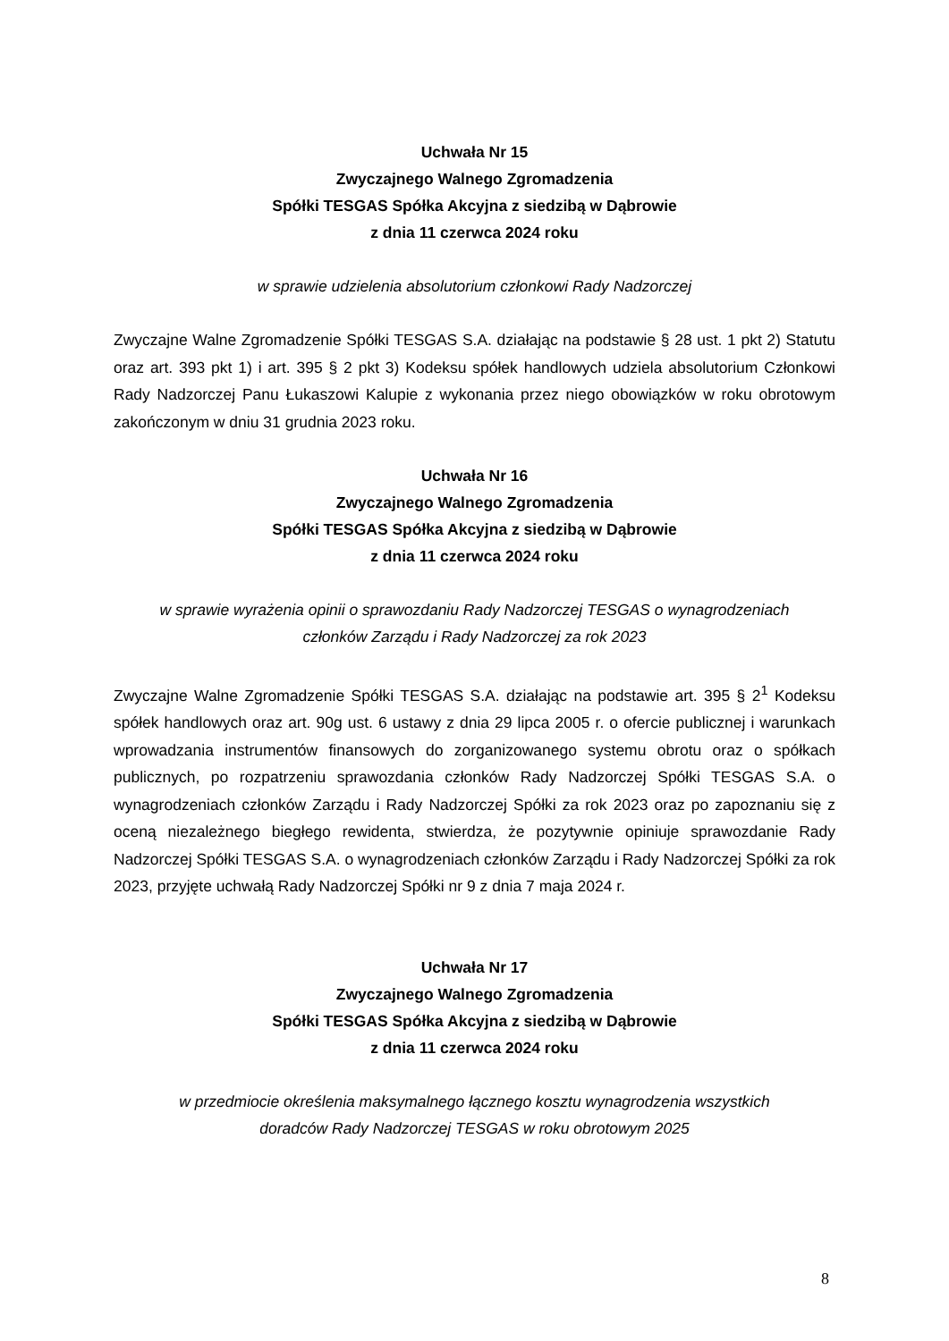Uchwała Nr 15
Zwyczajnego Walnego Zgromadzenia
Spółki TESGAS Spółka Akcyjna z siedzibą w Dąbrowie
z dnia 11 czerwca 2024 roku
w sprawie udzielenia absolutorium członkowi Rady Nadzorczej
Zwyczajne Walne Zgromadzenie Spółki TESGAS S.A. działając na podstawie § 28 ust. 1 pkt 2) Statutu oraz art. 393 pkt 1) i art. 395 § 2 pkt 3) Kodeksu spółek handlowych udziela absolutorium Członkowi Rady Nadzorczej Panu Łukaszowi Kalupie z wykonania przez niego obowiązków w roku obrotowym zakończonym w dniu 31 grudnia 2023 roku.
Uchwała Nr 16
Zwyczajnego Walnego Zgromadzenia
Spółki TESGAS Spółka Akcyjna z siedzibą w Dąbrowie
z dnia 11 czerwca 2024 roku
w sprawie wyrażenia opinii o sprawozdaniu Rady Nadzorczej TESGAS o wynagrodzeniach
członków Zarządu i Rady Nadzorczej za rok 2023
Zwyczajne Walne Zgromadzenie Spółki TESGAS S.A. działając na podstawie art. 395 § 2<sup>1</sup> Kodeksu spółek handlowych oraz art. 90g ust. 6 ustawy z dnia 29 lipca 2005 r. o ofercie publicznej i warunkach wprowadzania instrumentów finansowych do zorganizowanego systemu obrotu oraz o spółkach publicznych, po rozpatrzeniu sprawozdania członków Rady Nadzorczej Spółki TESGAS S.A. o wynagrodzeniach członków Zarządu i Rady Nadzorczej Spółki za rok 2023 oraz po zapoznaniu się z oceną niezależnego biegłego rewidenta, stwierdza, że pozytywnie opiniuje sprawozdanie Rady Nadzorczej Spółki TESGAS S.A. o wynagrodzeniach członków Zarządu i Rady Nadzorczej Spółki za rok 2023, przyjęte uchwałą Rady Nadzorczej Spółki nr 9 z dnia 7 maja 2024 r.
Uchwała Nr 17
Zwyczajnego Walnego Zgromadzenia
Spółki TESGAS Spółka Akcyjna z siedzibą w Dąbrowie
z dnia 11 czerwca 2024 roku
w przedmiocie określenia maksymalnego łącznego kosztu wynagrodzenia wszystkich
doradców Rady Nadzorczej TESGAS w roku obrotowym 2025
8